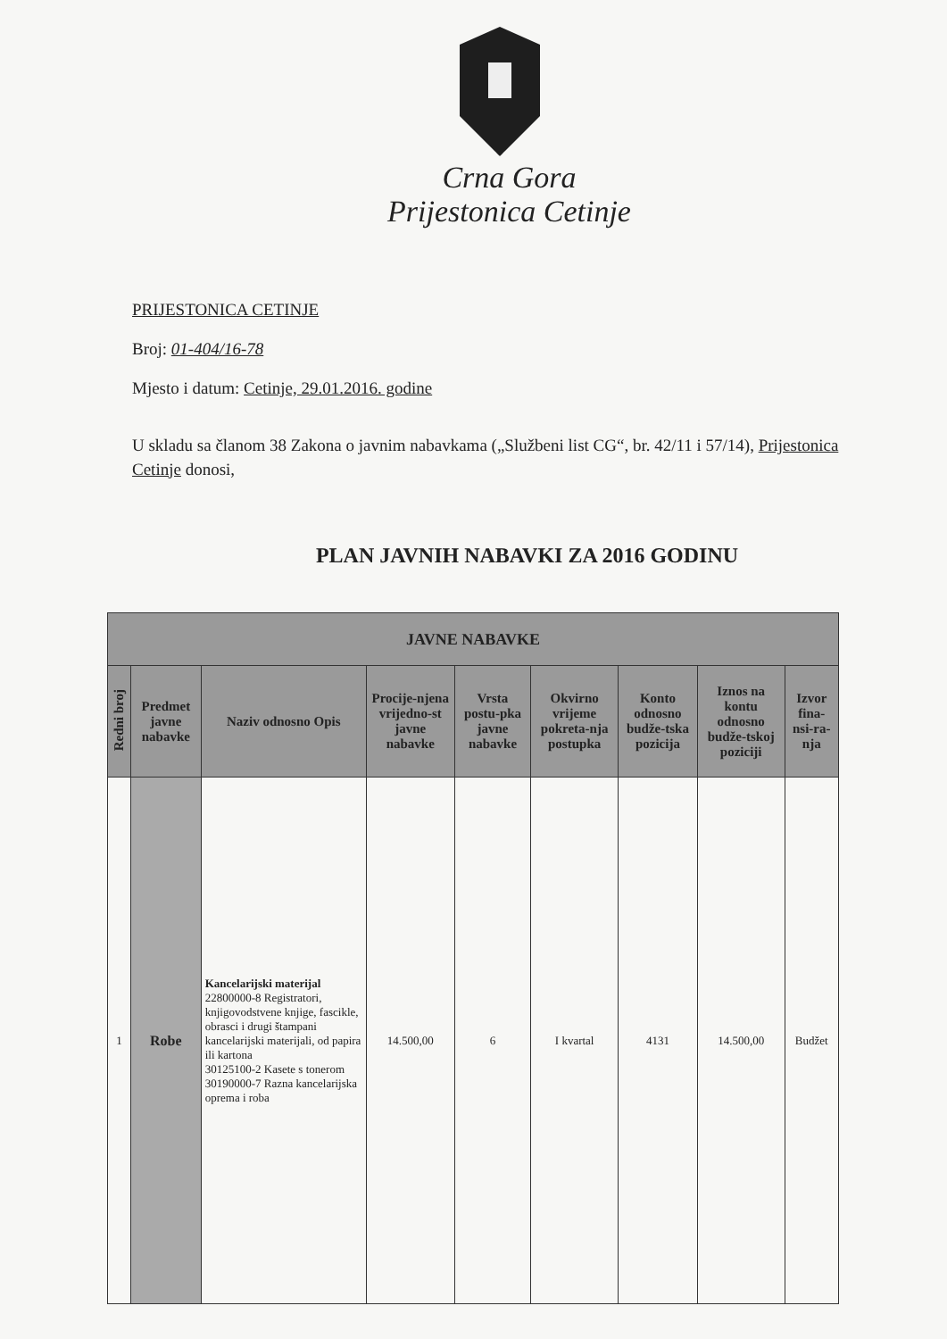Crna Gora
Prijestonica Cetinje
PRIJESTONICA CETINJE
Broj: 01-404/16-78
Mjesto i datum: Cetinje, 29.01.2016. godine
U skladu sa članom 38 Zakona o javnim nabavkama („Službeni list CG“, br. 42/11 i 57/14), Prijestonica Cetinje donosi,
PLAN JAVNIH NABAVKI ZA 2016 GODINU
| JAVNE NABAVKE | | | | | | | | |
| --- | --- | --- | --- | --- | --- | --- | --- | --- |
| Redni broj | Predmet javne nabavke | Naziv odnosno Opis | Procije-njena vrijedno-st javne nabavke | Vrsta postu-pka javne nabavke | Okvirno vrijeme pokreta-nja postupka | Konto odnosno budže-tska pozicija | Iznos na kontu odnosno budže-tskoj poziciji | Izvor fina-nsi-ra-nja |
| 1 | Robe | Kancelarijski materijal 22800000-8 Registratori, knjigovodstvene knjige, fascikle, obrasci i drugi štampani kancelarijski materijali, od papira ili kartona 30125100-2 Kasete s tonerom 30190000-7 Razna kancelarijska oprema i roba | 14.500,00 | 6 | I kvartal | 4131 | 14.500,00 | Budžet |